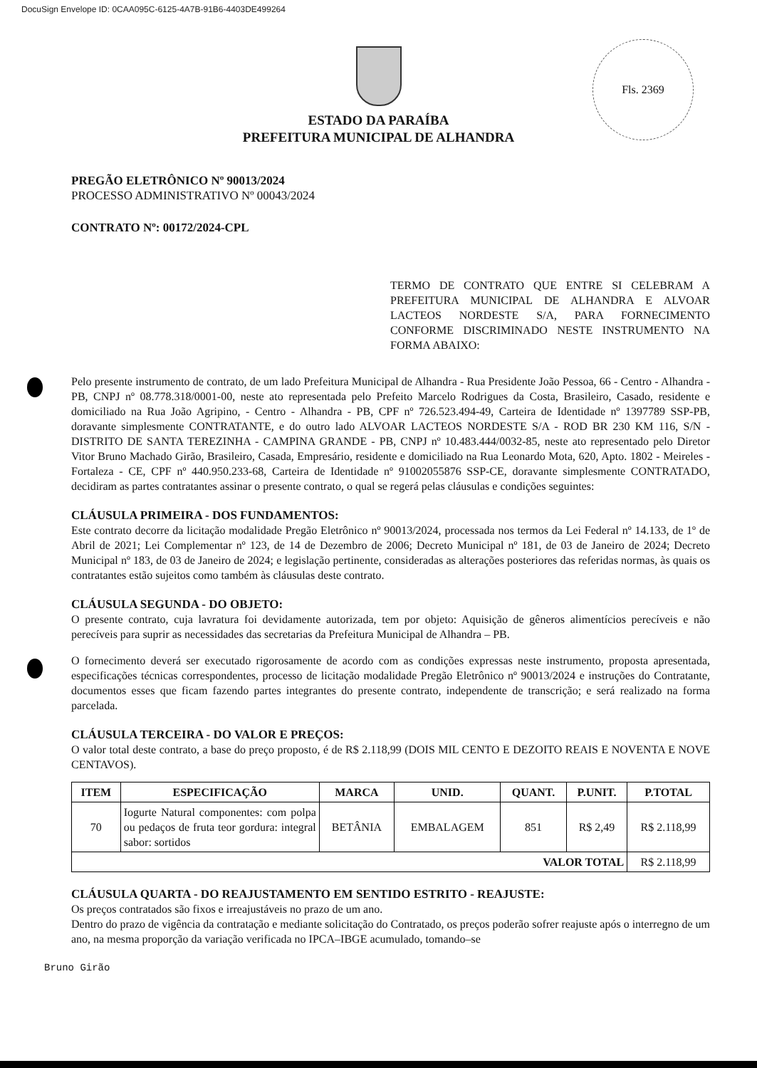DocuSign Envelope ID: 0CAA095C-6125-4A7B-91B6-4403DE499264
Fls. 2369
ESTADO DA PARAÍBA
PREFEITURA MUNICIPAL DE ALHANDRA
PREGÃO ELETRÔNICO Nº 90013/2024
PROCESSO ADMINISTRATIVO Nº 00043/2024
CONTRATO Nº: 00172/2024-CPL
TERMO DE CONTRATO QUE ENTRE SI CELEBRAM A PREFEITURA MUNICIPAL DE ALHANDRA E ALVOAR LACTEOS NORDESTE S/A, PARA FORNECIMENTO CONFORME DISCRIMINADO NESTE INSTRUMENTO NA FORMA ABAIXO:
Pelo presente instrumento de contrato, de um lado Prefeitura Municipal de Alhandra - Rua Presidente João Pessoa, 66 - Centro - Alhandra - PB, CNPJ nº 08.778.318/0001-00, neste ato representada pelo Prefeito Marcelo Rodrigues da Costa, Brasileiro, Casado, residente e domiciliado na Rua João Agripino, - Centro - Alhandra - PB, CPF nº 726.523.494-49, Carteira de Identidade nº 1397789 SSP-PB, doravante simplesmente CONTRATANTE, e do outro lado ALVOAR LACTEOS NORDESTE S/A - ROD BR 230 KM 116, S/N - DISTRITO DE SANTA TEREZINHA - CAMPINA GRANDE - PB, CNPJ nº 10.483.444/0032-85, neste ato representado pelo Diretor Vitor Bruno Machado Girão, Brasileiro, Casada, Empresário, residente e domiciliado na Rua Leonardo Mota, 620, Apto. 1802 - Meireles - Fortaleza - CE, CPF nº 440.950.233-68, Carteira de Identidade nº 91002055876 SSP-CE, doravante simplesmente CONTRATADO, decidiram as partes contratantes assinar o presente contrato, o qual se regerá pelas cláusulas e condições seguintes:
CLÁUSULA PRIMEIRA - DOS FUNDAMENTOS:
Este contrato decorre da licitação modalidade Pregão Eletrônico nº 90013/2024, processada nos termos da Lei Federal nº 14.133, de 1º de Abril de 2021; Lei Complementar nº 123, de 14 de Dezembro de 2006; Decreto Municipal nº 181, de 03 de Janeiro de 2024; Decreto Municipal nº 183, de 03 de Janeiro de 2024; e legislação pertinente, consideradas as alterações posteriores das referidas normas, às quais os contratantes estão sujeitos como também às cláusulas deste contrato.
CLÁUSULA SEGUNDA - DO OBJETO:
O presente contrato, cuja lavratura foi devidamente autorizada, tem por objeto: Aquisição de gêneros alimentícios perecíveis e não perecíveis para suprir as necessidades das secretarias da Prefeitura Municipal de Alhandra – PB.
O fornecimento deverá ser executado rigorosamente de acordo com as condições expressas neste instrumento, proposta apresentada, especificações técnicas correspondentes, processo de licitação modalidade Pregão Eletrônico nº 90013/2024 e instruções do Contratante, documentos esses que ficam fazendo partes integrantes do presente contrato, independente de transcrição; e será realizado na forma parcelada.
CLÁUSULA TERCEIRA - DO VALOR E PREÇOS:
O valor total deste contrato, a base do preço proposto, é de R$ 2.118,99 (DOIS MIL CENTO E DEZOITO REAIS E NOVENTA E NOVE CENTAVOS).
| ITEM | ESPECIFICAÇÃO | MARCA | UNID. | QUANT. | P.UNIT. | P.TOTAL |
| --- | --- | --- | --- | --- | --- | --- |
| 70 | Iogurte Natural componentes: com polpa ou pedaços de fruta teor gordura: integral sabor: sortidos | BETÂNIA | EMBALAGEM | 851 | R$ 2,49 | R$ 2.118,99 |
| VALOR TOTAL | | | | | | R$ 2.118,99 |
CLÁUSULA QUARTA - DO REAJUSTAMENTO EM SENTIDO ESTRITO - REAJUSTE:
Os preços contratados são fixos e irreajustáveis no prazo de um ano.
Dentro do prazo de vigência da contratação e mediante solicitação do Contratado, os preços poderão sofrer reajuste após o interregno de um ano, na mesma proporção da variação verificada no IPCA–IBGE acumulado, tomando–se
Bruno Girão